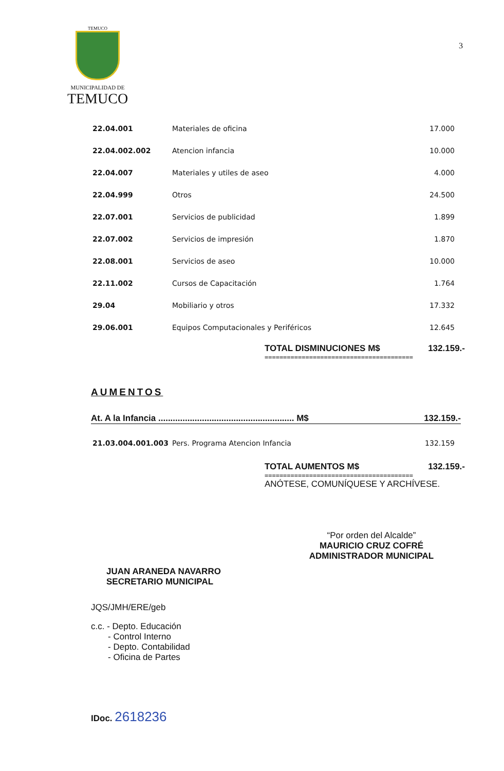3
TEMUCO
MUNICIPALIDAD DE
TEMUCO
| 22.04.001 | Materiales de oficina | 17.000 |
| 22.04.002.002 | Atencion infancia | 10.000 |
| 22.04.007 | Materiales y utiles de aseo | 4.000 |
| 22.04.999 | Otros | 24.500 |
| 22.07.001 | Servicios de publicidad | 1.899 |
| 22.07.002 | Servicios de impresión | 1.870 |
| 22.08.001 | Servicios de aseo | 10.000 |
| 22.11.002 | Cursos de Capacitación | 1.764 |
| 29.04 | Mobiliario y otros | 17.332 |
| 29.06.001 | Equipos Computacionales y Periféricos | 12.645 |
TOTAL DISMINUCIONES M$ 132.159.-
========================================
AUMENTOS
At. A la Infancia ........................................................ M$ 132.159.-
| 21.03.004.001.003 | Pers. Programa Atencion Infancia | 132.159 |
TOTAL AUMENTOS M$ 132.159.-
========================================
ANÓTESE, COMUNÍQUESE Y ARCHÍVESE.
“Por orden del Alcalde”
MAURICIO CRUZ COFRÉ
ADMINISTRADOR MUNICIPAL
JUAN ARANEDA NAVARRO
SECRETARIO MUNICIPAL
JQS/JMH/ERE/geb
c.c. - Depto. Educación
- Control Interno
- Depto. Contabilidad
- Oficina de Partes
IDoc. 2618236